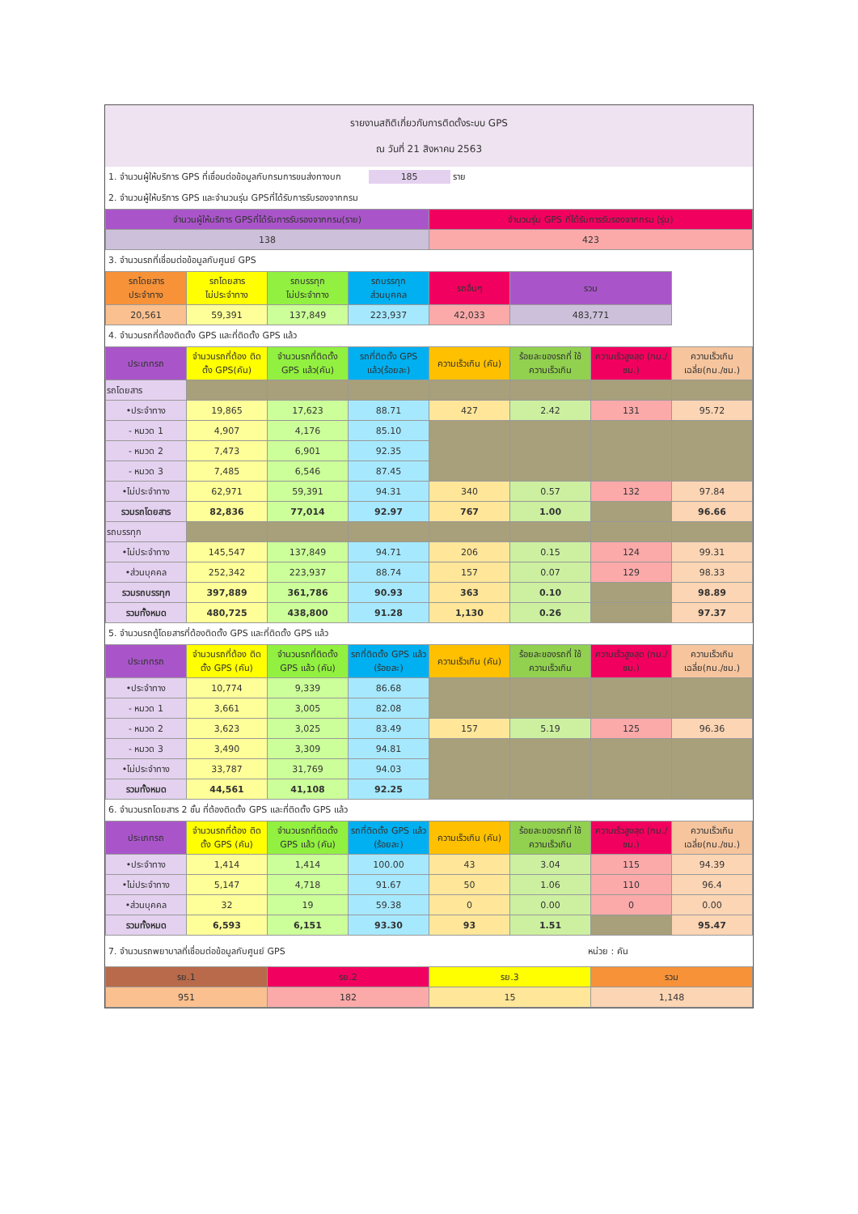รายงานสถิติเกี่ยวกับการติดตั้งระบบ GPS
ณ วันที่ 21 สิงหาคม 2563
1. จำนวนผู้ให้บริการ GPS ที่เชื่อมต่อข้อมูลกับกรมการขนส่งทางบก 185 ราย
2. จำนวนผู้ให้บริการ GPS และจำนวนรุ่น GPSที่ได้รับการรับรองจากกรม
| จำนวนผู้ให้บริการ GPSที่ได้รับการรับรองจากกรม(ราย) | จำนวนรุ่น GPS ที่ได้รับการรับรองจากกรม (รุ่น) |
| --- | --- |
| 138 | 423 |
3. จำนวนรถที่เชื่อมต่อข้อมูลกับศูนย์ GPS
| รถโดยสาร ประจำทาง | รถโดยสาร ไม่ประจำทาง | รถบรรทุก ไม่ประจำทาง | รถบรรทุก ส่วนบุคคล | รถอื่นๆ | รวม | |
| --- | --- | --- | --- | --- | --- | --- |
| 20,561 | 59,391 | 137,849 | 223,937 | 42,033 | 483,771 | |
4. จำนวนรถที่ต้องติดตั้ง GPS และที่ติดตั้ง GPS แล้ว
| ประเภทรถ | จำนวนรถที่ต้อง ติดตั้ง GPS(คัน) | จำนวนรถที่ติดตั้ง GPS แล้ว(คัน) | รถที่ติดตั้ง GPS แล้ว(ร้อยละ) | ความเร็วเกิน (คัน) | ร้อยละของรถที่ ใช้ความเร็วเกิน | ความเร็วสูงสุด (กม./ชม.) | ความเร็วเกิน เฉลี่ย(กม./ชม.) |
| --- | --- | --- | --- | --- | --- | --- | --- |
| รถโดยสาร | | | | | | | |
| •ประจำทาง | 19,865 | 17,623 | 88.71 | 427 | 2.42 | 131 | 95.72 |
| - หมวด 1 | 4,907 | 4,176 | 85.10 | | | | |
| - หมวด 2 | 7,473 | 6,901 | 92.35 | | | | |
| - หมวด 3 | 7,485 | 6,546 | 87.45 | | | | |
| •ไม่ประจำทาง | 62,971 | 59,391 | 94.31 | 340 | 0.57 | 132 | 97.84 |
| รวมรถโดยสาร | 82,836 | 77,014 | 92.97 | 767 | 1.00 | | 96.66 |
| รถบรรทุก | | | | | | | |
| •ไม่ประจำทาง | 145,547 | 137,849 | 94.71 | 206 | 0.15 | 124 | 99.31 |
| •ส่วนบุคคล | 252,342 | 223,937 | 88.74 | 157 | 0.07 | 129 | 98.33 |
| รวมรถบรรทุก | 397,889 | 361,786 | 90.93 | 363 | 0.10 | | 98.89 |
| รวมทั้งหมด | 480,725 | 438,800 | 91.28 | 1,130 | 0.26 | | 97.37 |
5. จำนวนรถตู้โดยสารที่ต้องติดตั้ง GPS และที่ติดตั้ง GPS แล้ว
| ประเภทรถ | จำนวนรถที่ต้อง ติดตั้ง GPS (คัน) | จำนวนรถที่ติดตั้ง GPS แล้ว (คัน) | รถที่ติดตั้ง GPS แล้ว (ร้อยละ) | ความเร็วเกิน (คัน) | ร้อยละของรถที่ ใช้ความเร็วเกิน | ความเร็วสูงสุด (กม./ชม.) | ความเร็วเกิน เฉลี่ย(กม./ชม.) |
| --- | --- | --- | --- | --- | --- | --- | --- |
| •ประจำทาง | 10,774 | 9,339 | 86.68 | | | | |
| - หมวด 1 | 3,661 | 3,005 | 82.08 | | | | |
| - หมวด 2 | 3,623 | 3,025 | 83.49 | 157 | 5.19 | 125 | 96.36 |
| - หมวด 3 | 3,490 | 3,309 | 94.81 | | | | |
| •ไม่ประจำทาง | 33,787 | 31,769 | 94.03 | | | | |
| รวมทั้งหมด | 44,561 | 41,108 | 92.25 | | | | |
6. จำนวนรถโดยสาร 2 ชั้น ที่ต้องติดตั้ง GPS และที่ติดตั้ง GPS แล้ว
| ประเภทรถ | จำนวนรถที่ต้อง ติดตั้ง GPS (คัน) | จำนวนรถที่ติดตั้ง GPS แล้ว (คัน) | รถที่ติดตั้ง GPS แล้ว (ร้อยละ) | ความเร็วเกิน (คัน) | ร้อยละของรถที่ ใช้ความเร็วเกิน | ความเร็วสูงสุด (กม./ชม.) | ความเร็วเกิน เฉลี่ย(กม./ชม.) |
| --- | --- | --- | --- | --- | --- | --- | --- |
| •ประจำทาง | 1,414 | 1,414 | 100.00 | 43 | 3.04 | 115 | 94.39 |
| •ไม่ประจำทาง | 5,147 | 4,718 | 91.67 | 50 | 1.06 | 110 | 96.4 |
| •ส่วนบุคคล | 32 | 19 | 59.38 | 0 | 0.00 | 0 | 0.00 |
| รวมทั้งหมด | 6,593 | 6,151 | 93.30 | 93 | 1.51 | | 95.47 |
7. จำนวนรถพยาบาลที่เชื่อมต่อข้อมูลกับศูนย์ GPS หน่วย : คัน
| รย.1 | รย.2 | รย.3 | รวม |
| --- | --- | --- | --- |
| 951 | 182 | 15 | 1,148 |